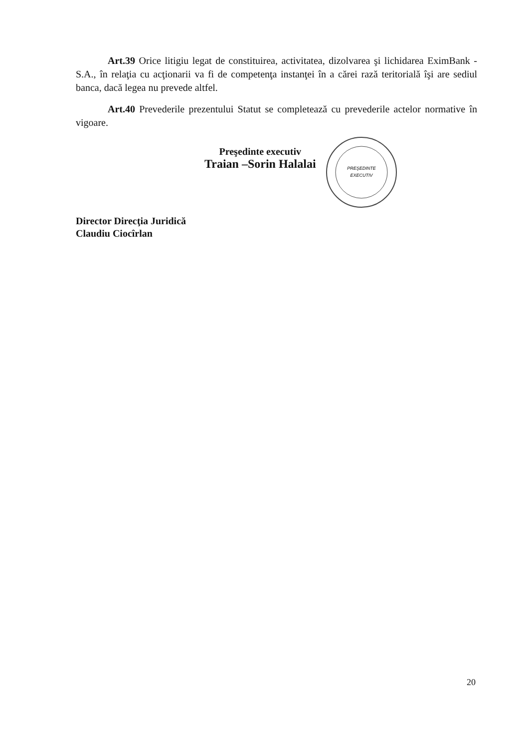Art.39 Orice litigiu legat de constituirea, activitatea, dizolvarea şi lichidarea EximBank -S.A., în relaţia cu acţionarii va fi de competenţa instanţei în a cărei rază teritorială îşi are sediul banca, dacă legea nu prevede altfel.
Art.40 Prevederile prezentului Statut se completează cu prevederile actelor normative în vigoare.
Preşedinte executiv
Traian –Sorin Halalai
PREŞEDINTE
EXECUTIV
Director Direcţia Juridică
Claudiu Ciocîrlan
20